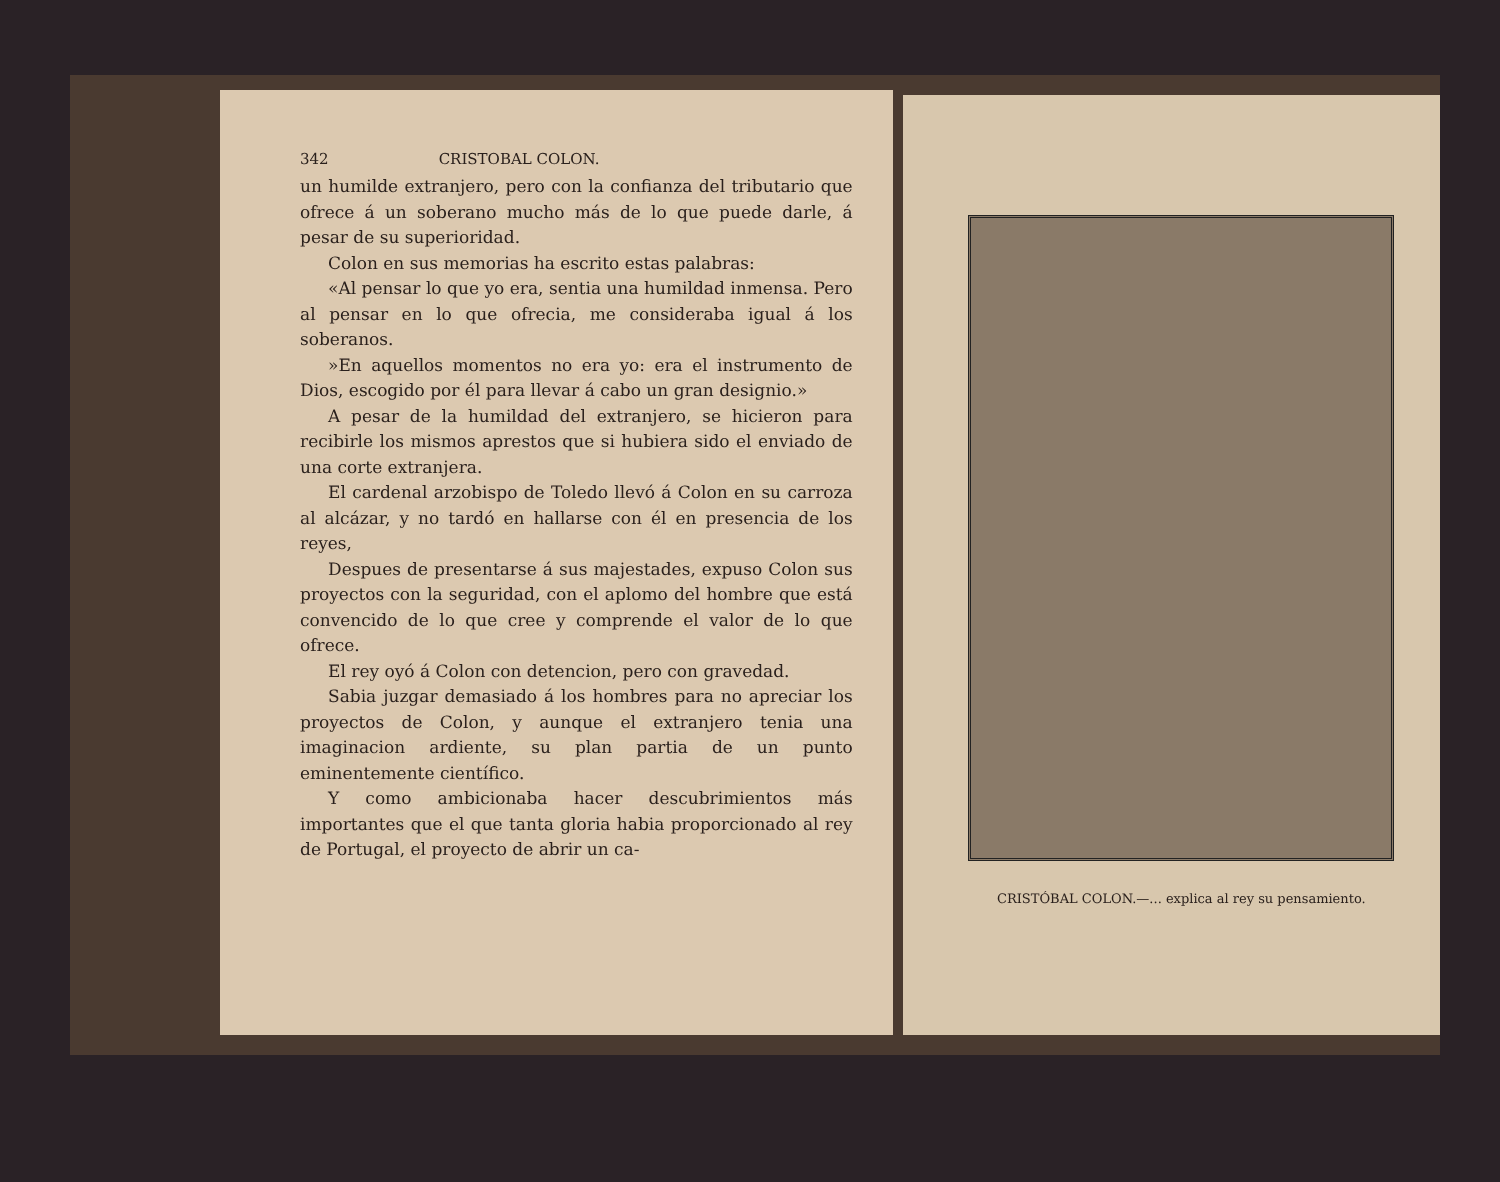342 CRISTOBAL COLON.
un humilde extranjero, pero con la confianza del tributario que ofrece á un soberano mucho más de lo que puede darle, á pesar de su superioridad.
Colon en sus memorias ha escrito estas palabras:
«Al pensar lo que yo era, sentia una humildad inmensa. Pero al pensar en lo que ofrecia, me consideraba igual á los soberanos.
»En aquellos momentos no era yo: era el instrumento de Dios, escogido por él para llevar á cabo un gran designio.»
A pesar de la humildad del extranjero, se hicieron para recibirle los mismos aprestos que si hubiera sido el enviado de una corte extranjera.
El cardenal arzobispo de Toledo llevó á Colon en su carroza al alcázar, y no tardó en hallarse con él en presencia de los reyes,
Despues de presentarse á sus majestades, expuso Colon sus proyectos con la seguridad, con el aplomo del hombre que está convencido de lo que cree y comprende el valor de lo que ofrece.
El rey oyó á Colon con detencion, pero con gravedad.
Sabia juzgar demasiado á los hombres para no apreciar los proyectos de Colon, y aunque el extranjero tenia una imaginacion ardiente, su plan partia de un punto eminentemente científico.
Y como ambicionaba hacer descubrimientos más importantes que el que tanta gloria habia proporcionado al rey de Portugal, el proyecto de abrir un ca-
CRISTÓBAL COLON.—... explica al rey su pensamiento.